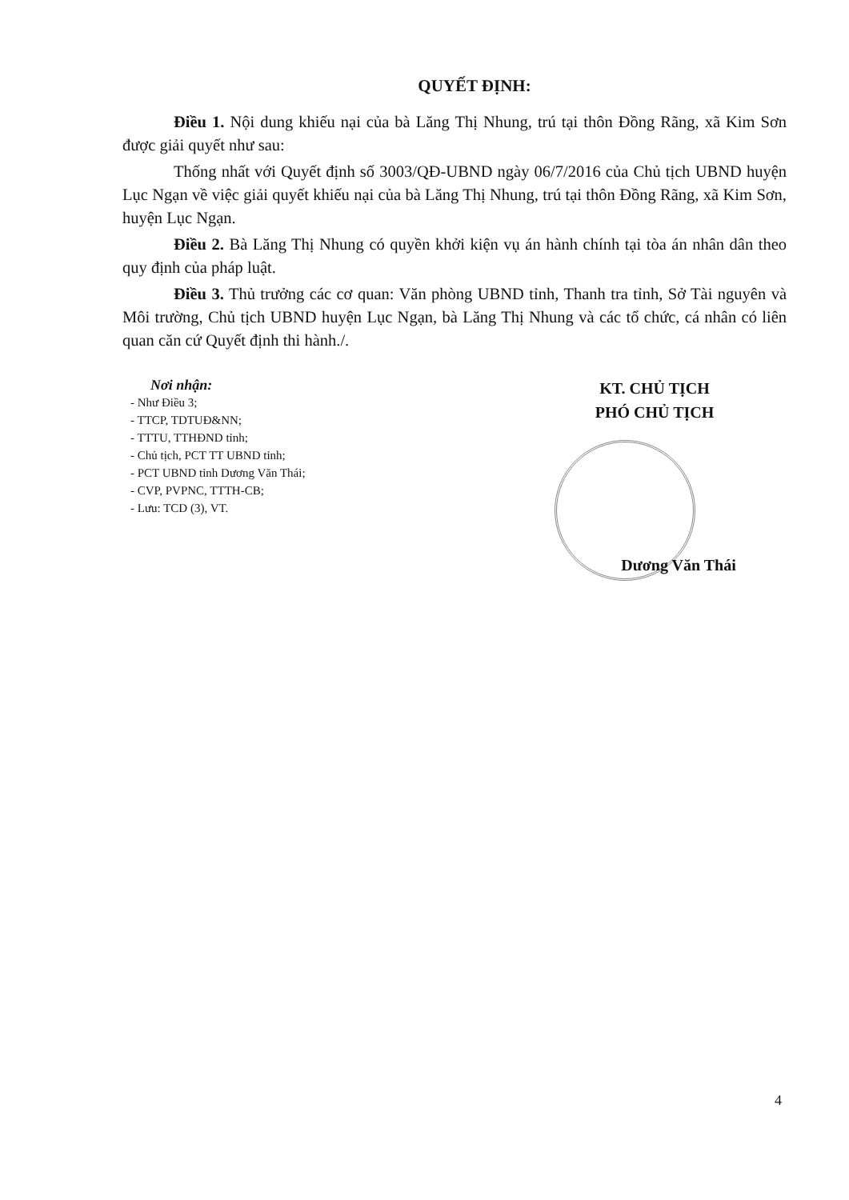QUYẾT ĐỊNH:
Điều 1. Nội dung khiếu nại của bà Lăng Thị Nhung, trú tại thôn Đồng Rãng, xã Kim Sơn được giải quyết như sau:
Thống nhất với Quyết định số 3003/QĐ-UBND ngày 06/7/2016 của Chủ tịch UBND huyện Lục Ngạn về việc giải quyết khiếu nại của bà Lăng Thị Nhung, trú tại thôn Đồng Rãng, xã Kim Sơn, huyện Lục Ngạn.
Điều 2. Bà Lăng Thị Nhung có quyền khởi kiện vụ án hành chính tại tòa án nhân dân theo quy định của pháp luật.
Điều 3. Thủ trưởng các cơ quan: Văn phòng UBND tỉnh, Thanh tra tỉnh, Sở Tài nguyên và Môi trường, Chủ tịch UBND huyện Lục Ngạn, bà Lăng Thị Nhung và các tổ chức, cá nhân có liên quan căn cứ Quyết định thi hành./.
Nơi nhận:
- Như Điều 3;
- TTCP, TDTUĐ&NN;
- TTTU, TTHĐND tỉnh;
- Chủ tịch, PCT TT UBND tỉnh;
- PCT UBND tỉnh Dương Văn Thái;
- CVP, PVPNC, TTTH-CB;
- Lưu: TCD (3), VT.
KT. CHỦ TỊCH
PHÓ CHỦ TỊCH
Dương Văn Thái
4